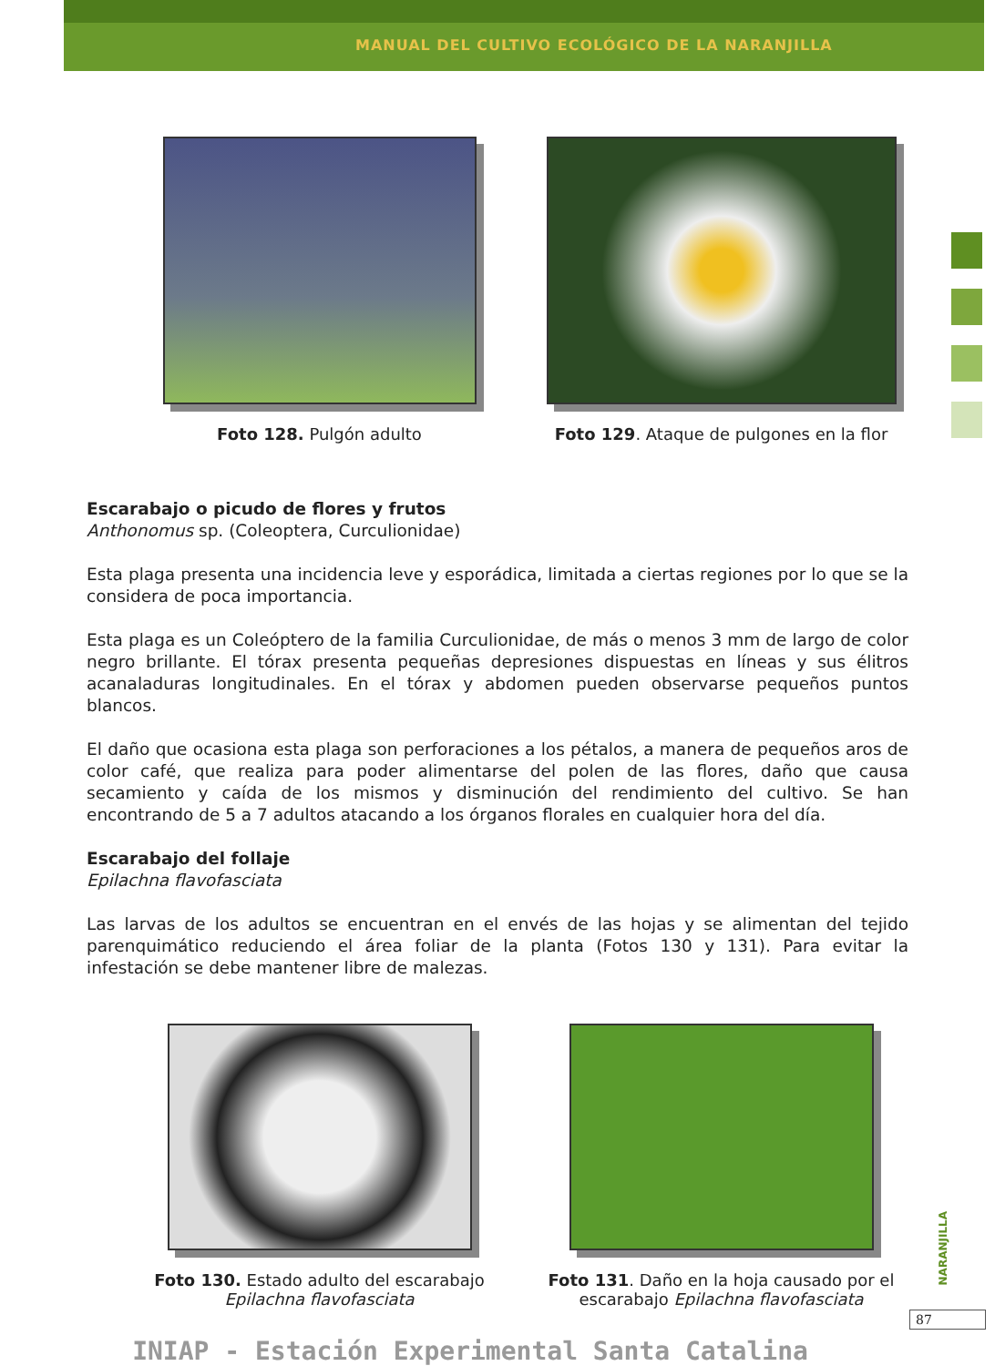MANUAL DEL CULTIVO ECOLÓGICO DE LA NARANJILLA
Foto 128. Pulgón adulto Foto 129. Ataque de pulgones en la flor
Escarabajo o picudo de flores y frutos
Anthonomus sp. (Coleoptera, Curculionidae)
Esta plaga presenta una incidencia leve y esporádica, limitada a ciertas regiones por lo que se la considera de poca importancia.
Esta plaga es un Coleóptero de la familia Curculionidae, de más o menos 3 mm de largo de color negro brillante. El tórax presenta pequeñas depresiones dispuestas en líneas y sus élitros acanaladuras longitudinales. En el tórax y abdomen pueden observarse pequeños puntos blancos.
El daño que ocasiona esta plaga son perforaciones a los pétalos, a manera de pequeños aros de color café, que realiza para poder alimentarse del polen de las flores, daño que causa secamiento y caída de los mismos y disminución del rendimiento del cultivo. Se han encontrando de 5 a 7 adultos atacando a los órganos florales en cualquier hora del día.
Escarabajo del follaje
Epilachna flavofasciata
Las larvas de los adultos se encuentran en el envés de las hojas y se alimentan del tejido parenquimático reduciendo el área foliar de la planta (Fotos 130 y 131). Para evitar la infestación se debe mantener libre de malezas.
Foto 130. Estado adulto del escarabajo
Epilachna flavofasciata
Foto 131. Daño en la hoja causado por el
escarabajo Epilachna flavofasciata
NARANJILLA
87
INIAP - Estación Experimental Santa Catalina